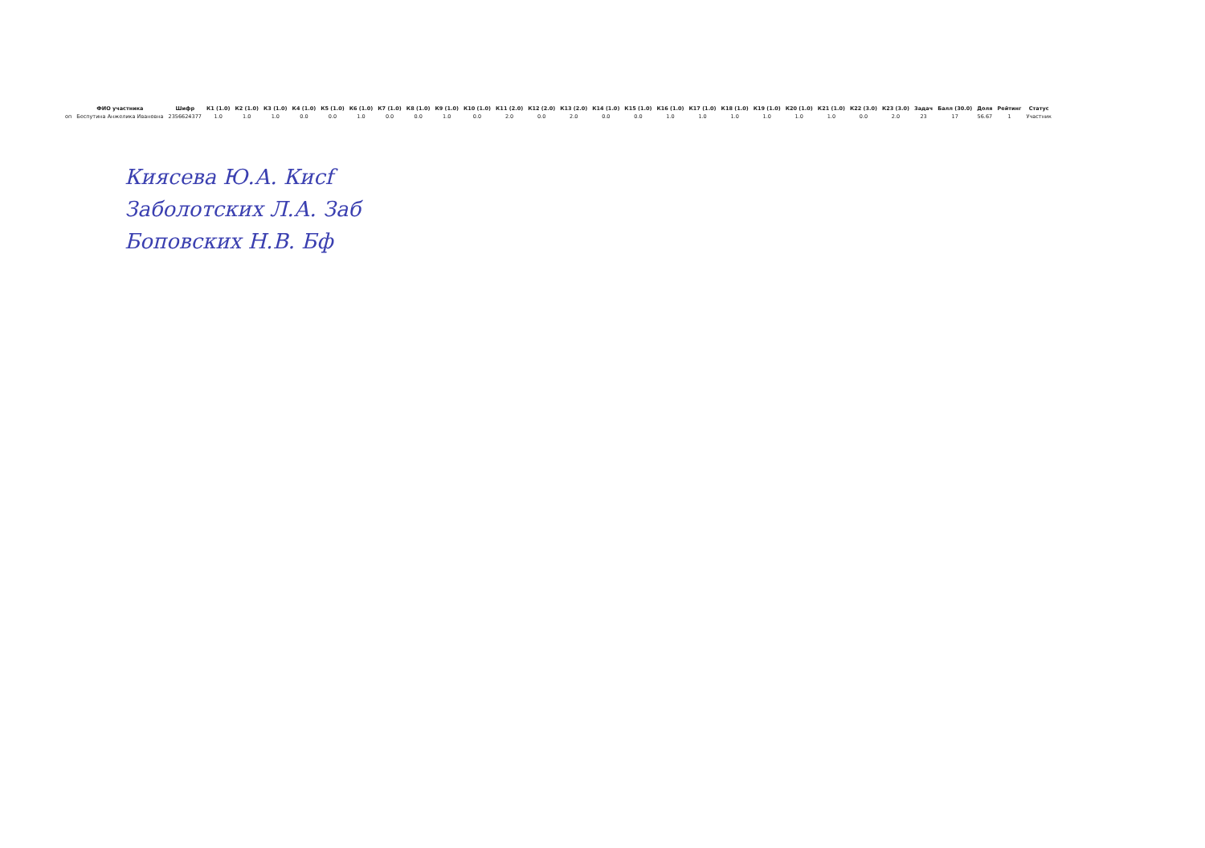| | ФИО участника | Шифр | К1 (1.0) | К2 (1.0) | К3 (1.0) | К4 (1.0) | К5 (1.0) | К6 (1.0) | К7 (1.0) | К8 (1.0) | К9 (1.0) | К10 (1.0) | К11 (2.0) | К12 (2.0) | К13 (2.0) | К14 (1.0) | К15 (1.0) | К16 (1.0) | К17 (1.0) | К18 (1.0) | К19 (1.0) | К20 (1.0) | К21 (1.0) | К22 (3.0) | К23 (3.0) | Задач | Балл (30.0) | Доля | Рейтинг | Статус |
| --- | --- | --- | --- | --- | --- | --- | --- | --- | --- | --- | --- | --- | --- | --- | --- | --- | --- | --- | --- | --- | --- | --- | --- | --- | --- | --- | --- | --- | --- | --- |
| оп | Беспутина Анжелика Ивановна | 2356624377 | 1.0 | 1.0 | 1.0 | 0.0 | 0.0 | 1.0 | 0.0 | 0.0 | 1.0 | 0.0 | 2.0 | 0.0 | 2.0 | 0.0 | 0.0 | 1.0 | 1.0 | 1.0 | 1.0 | 1.0 | 1.0 | 0.0 | 2.0 | 23 | 17 | 56.67 | 1 | Участник |
Киясева Ю.А. Кисf
Заболотских Л.А. Заб
Боповских Н.В. Бф